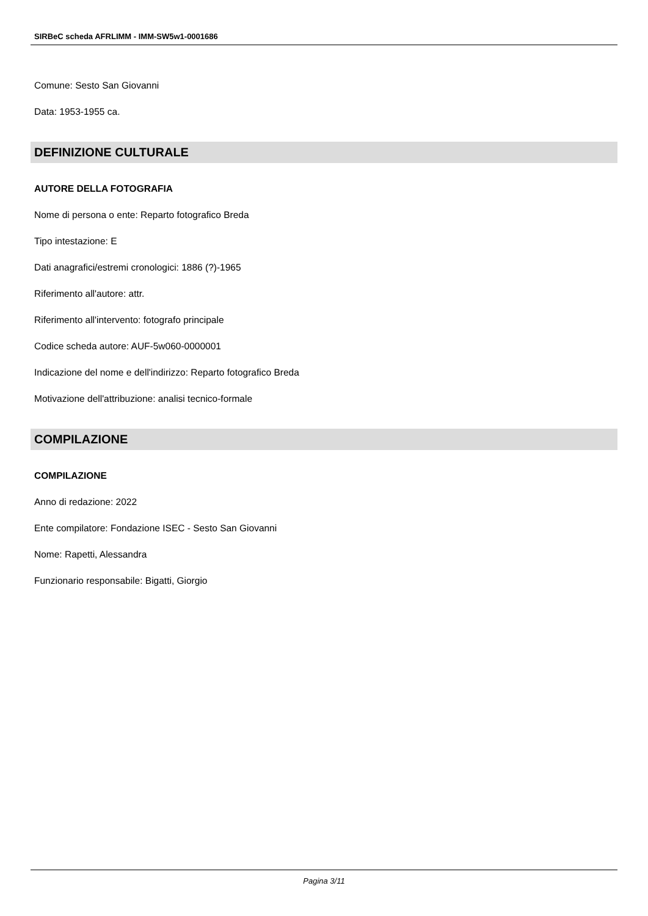SIRBeC scheda AFRLIMM - IMM-SW5w1-0001686
Comune: Sesto San Giovanni
Data: 1953-1955 ca.
DEFINIZIONE CULTURALE
AUTORE DELLA FOTOGRAFIA
Nome di persona o ente: Reparto fotografico Breda
Tipo intestazione: E
Dati anagrafici/estremi cronologici: 1886 (?)-1965
Riferimento all'autore: attr.
Riferimento all'intervento: fotografo principale
Codice scheda autore: AUF-5w060-0000001
Indicazione del nome e dell'indirizzo: Reparto fotografico Breda
Motivazione dell'attribuzione: analisi tecnico-formale
COMPILAZIONE
COMPILAZIONE
Anno di redazione: 2022
Ente compilatore: Fondazione ISEC - Sesto San Giovanni
Nome: Rapetti, Alessandra
Funzionario responsabile: Bigatti, Giorgio
Pagina 3/11